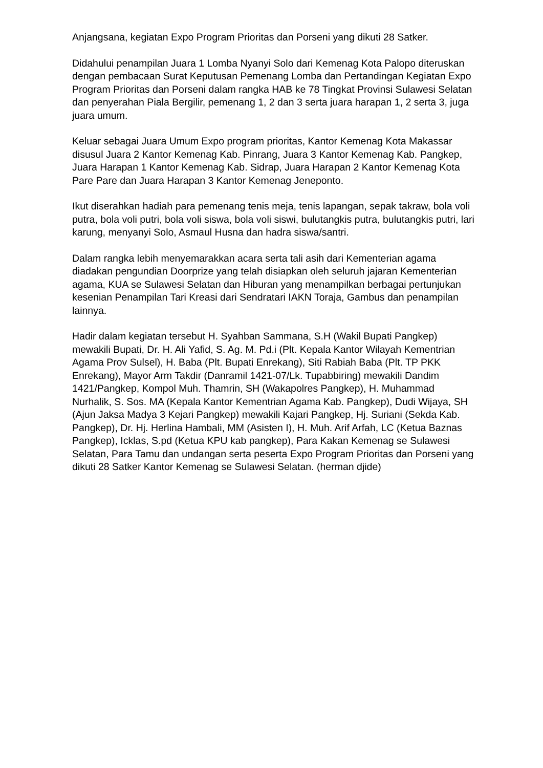Anjangsana, kegiatan Expo Program Prioritas dan Porseni yang dikuti 28 Satker.
Didahului penampilan Juara 1 Lomba Nyanyi Solo dari Kemenag Kota Palopo diteruskan dengan pembacaan Surat Keputusan Pemenang Lomba dan Pertandingan Kegiatan Expo Program Prioritas dan Porseni dalam rangka HAB ke 78 Tingkat Provinsi Sulawesi Selatan dan penyerahan Piala Bergilir, pemenang 1, 2 dan 3 serta juara harapan 1, 2 serta 3, juga juara umum.
Keluar sebagai Juara Umum Expo program prioritas, Kantor Kemenag Kota Makassar disusul Juara 2 Kantor Kemenag Kab. Pinrang, Juara 3 Kantor Kemenag Kab. Pangkep, Juara Harapan 1 Kantor Kemenag Kab. Sidrap, Juara Harapan 2 Kantor Kemenag Kota Pare Pare dan Juara Harapan 3 Kantor Kemenag Jeneponto.
Ikut diserahkan hadiah para pemenang tenis meja, tenis lapangan, sepak takraw, bola voli putra, bola voli putri, bola voli siswa, bola voli siswi, bulutangkis putra, bulutangkis putri, lari karung, menyanyi Solo, Asmaul Husna dan hadra siswa/santri.
Dalam rangka lebih menyemarakkan acara serta tali asih dari Kementerian agama diadakan pengundian Doorprize yang telah disiapkan oleh seluruh jajaran Kementerian agama, KUA se Sulawesi Selatan dan Hiburan yang menampilkan berbagai pertunjukan kesenian Penampilan Tari Kreasi dari Sendratari IAKN Toraja, Gambus dan penampilan lainnya.
Hadir dalam kegiatan tersebut H. Syahban Sammana, S.H (Wakil Bupati Pangkep) mewakili Bupati, Dr. H. Ali Yafid, S. Ag. M. Pd.i (Plt. Kepala Kantor Wilayah Kementrian Agama Prov Sulsel), H. Baba (Plt. Bupati Enrekang), Siti Rabiah Baba (Plt. TP PKK Enrekang), Mayor Arm Takdir (Danramil 1421-07/Lk. Tupabbiring) mewakili Dandim 1421/Pangkep, Kompol Muh. Thamrin, SH (Wakapolres Pangkep), H. Muhammad Nurhalik, S. Sos. MA (Kepala Kantor Kementrian Agama Kab. Pangkep), Dudi Wijaya, SH (Ajun Jaksa Madya 3 Kejari Pangkep) mewakili Kajari Pangkep, Hj. Suriani (Sekda Kab. Pangkep), Dr. Hj. Herlina Hambali, MM (Asisten I), H. Muh. Arif Arfah, LC (Ketua Baznas Pangkep), Icklas, S.pd (Ketua KPU kab pangkep), Para Kakan Kemenag se Sulawesi Selatan, Para Tamu dan undangan serta peserta Expo Program Prioritas dan Porseni yang dikuti 28 Satker Kantor Kemenag se Sulawesi Selatan. (herman djide)